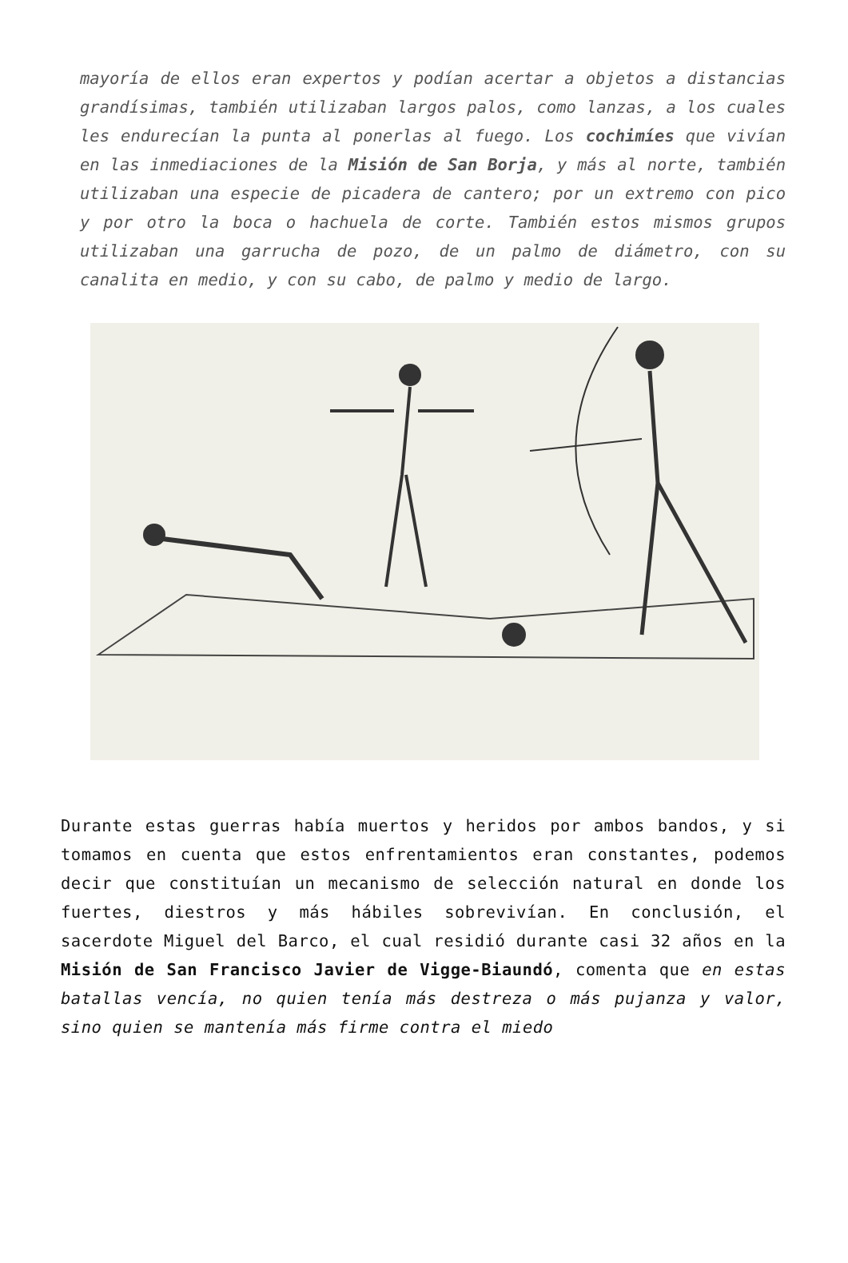mayoría de ellos eran expertos y podían acertar a objetos a distancias grandísimas, también utilizaban largos palos, como lanzas, a los cuales les endurecían la punta al ponerlas al fuego. Los cochimíes que vivían en las inmediaciones de la Misión de San Borja, y más al norte, también utilizaban una especie de picadera de cantero; por un extremo con pico y por otro la boca o hachuela de corte. También estos mismos grupos utilizaban una garrucha de pozo, de un palmo de diámetro, con su canalita en medio, y con su cabo, de palmo y medio de largo.
Durante estas guerras había muertos y heridos por ambos bandos, y si tomamos en cuenta que estos enfrentamientos eran constantes, podemos decir que constituían un mecanismo de selección natural en donde los fuertes, diestros y más hábiles sobrevivían. En conclusión, el sacerdote Miguel del Barco, el cual residió durante casi 32 años en la Misión de San Francisco Javier de Vigge-Biaundó, comenta que en estas batallas vencía, no quien tenía más destreza o más pujanza y valor, sino quien se mantenía más firme contra el miedo